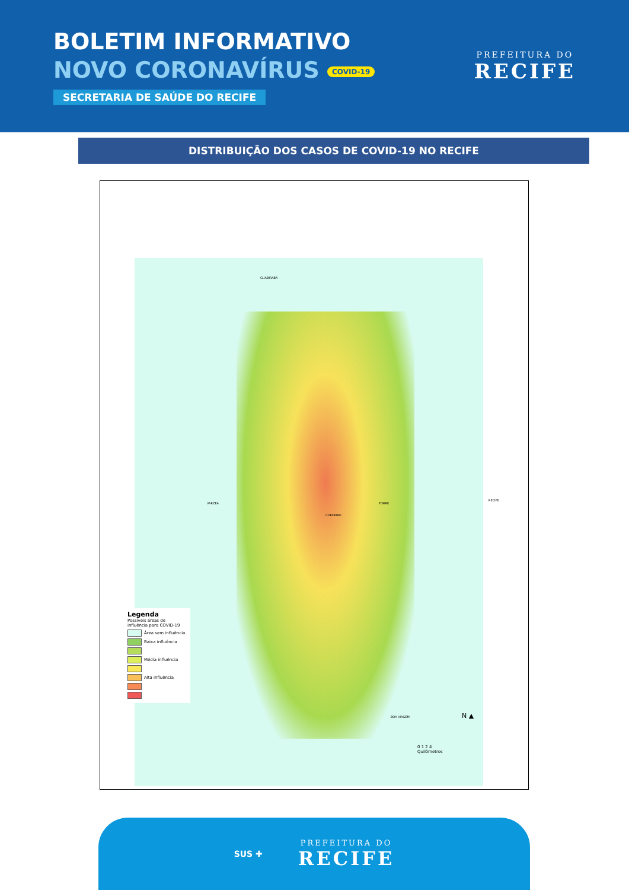BOLETIM INFORMATIVO
NOVO CORONAVÍRUS COVID-19
SECRETARIA DE SAÚDE DO RECIFE
PREFEITURA DO
RECIFE
DISTRIBUIÇÃO DOS CASOS DE COVID-19 NO RECIFE
GUABIRABA
VARZEA
CORDEIRO
TORRE
BOA VIAGEM
RECIFE
Legenda
Possíveis áreas de influência para COVID-19
Área sem influência
Baixa influência
Média influência
Alta influência
N ▲
0 1 2 4
Quilômetros
SUS ✚
PREFEITURA DO
RECIFE